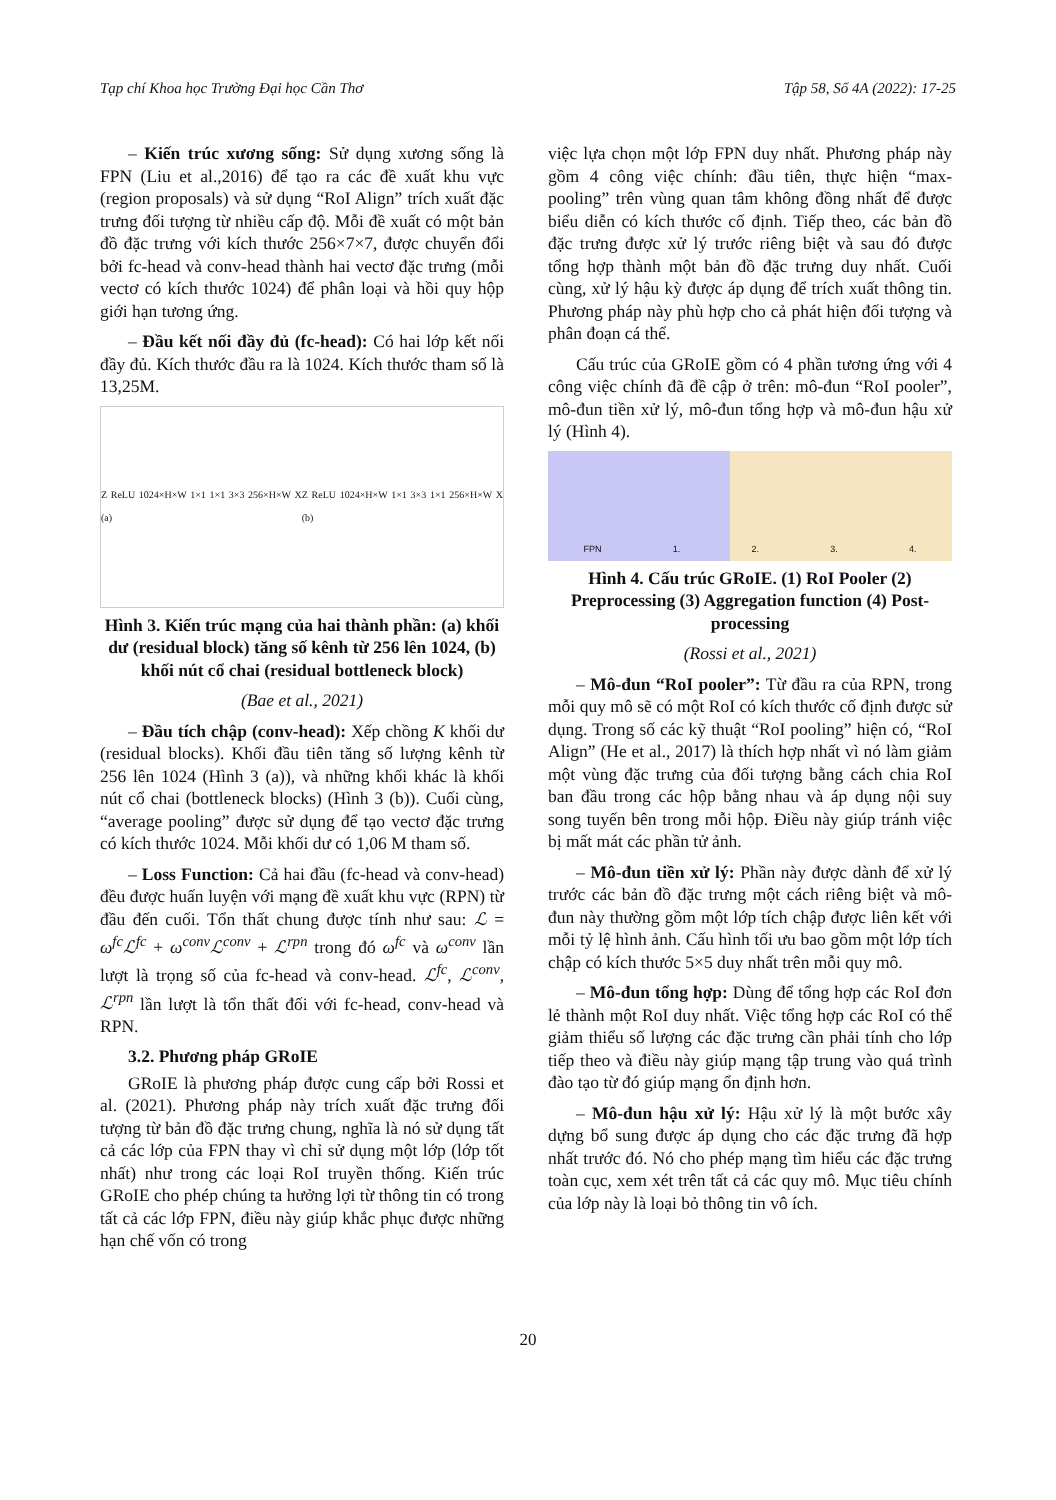Tạp chí Khoa học Trường Đại học Cần Thơ Tập 58, Số 4A (2022): 17-25
– Kiến trúc xương sống: Sử dụng xương sống là FPN (Liu et al.,2016) để tạo ra các đề xuất khu vực (region proposals) và sử dụng “RoI Align” trích xuất đặc trưng đối tượng từ nhiều cấp độ. Mỗi đề xuất có một bản đồ đặc trưng với kích thước 256×7×7, được chuyển đổi bởi fc-head và conv-head thành hai vectơ đặc trưng (mỗi vectơ có kích thước 1024) để phân loại và hồi quy hộp giới hạn tương ứng.
– Đầu kết nối đầy đủ (fc-head): Có hai lớp kết nối đầy đủ. Kích thước đầu ra là 1024. Kích thước tham số là 13,25M.
Z ReLU 1024×H×W 1×1 1×1 3×3 256×H×W X (a) Z ReLU 1024×H×W 1×1 3×3 1×1 256×H×W X (b)
Hình 3. Kiến trúc mạng của hai thành phần: (a) khối dư (residual block) tăng số kênh từ 256 lên 1024, (b) khối nút cổ chai (residual bottleneck block)
(Bae et al., 2021)
– Đầu tích chập (conv-head): Xếp chồng K khối dư (residual blocks). Khối đầu tiên tăng số lượng kênh từ 256 lên 1024 (Hình 3 (a)), và những khối khác là khối nút cổ chai (bottleneck blocks) (Hình 3 (b)). Cuối cùng, “average pooling” được sử dụng để tạo vectơ đặc trưng có kích thước 1024. Mỗi khối dư có 1,06 M tham số.
– Loss Function: Cả hai đầu (fc-head và conv-head) đều được huấn luyện với mạng đề xuất khu vực (RPN) từ đầu đến cuối. Tổn thất chung được tính như sau: ℒ = ω<sup>fc</sup>ℒ<sup>fc</sup> + ω<sup>conv</sup>ℒ<sup>conv</sup> + ℒ<sup>rpn</sup> trong đó ω<sup>fc</sup> và ω<sup>conv</sup> lần lượt là trọng số của fc-head và conv-head. ℒ<sup>fc</sup>, ℒ<sup>conv</sup>, ℒ<sup>rpn</sup> lần lượt là tổn thất đối với fc-head, conv-head và RPN.
3.2. Phương pháp GRoIE
GRoIE là phương pháp được cung cấp bởi Rossi et al. (2021). Phương pháp này trích xuất đặc trưng đối tượng từ bản đồ đặc trưng chung, nghĩa là nó sử dụng tất cả các lớp của FPN thay vì chỉ sử dụng một lớp (lớp tốt nhất) như trong các loại RoI truyền thống. Kiến trúc GRoIE cho phép chúng ta hưởng lợi từ thông tin có trong tất cả các lớp FPN, điều này giúp khắc phục được những hạn chế vốn có trong
việc lựa chọn một lớp FPN duy nhất. Phương pháp này gồm 4 công việc chính: đầu tiên, thực hiện “max-pooling” trên vùng quan tâm không đồng nhất để được biểu diễn có kích thước cố định. Tiếp theo, các bản đồ đặc trưng được xử lý trước riêng biệt và sau đó được tổng hợp thành một bản đồ đặc trưng duy nhất. Cuối cùng, xử lý hậu kỳ được áp dụng để trích xuất thông tin. Phương pháp này phù hợp cho cả phát hiện đối tượng và phân đoạn cá thể.
Cấu trúc của GRoIE gồm có 4 phần tương ứng với 4 công việc chính đã đề cập ở trên: mô-đun “RoI pooler”, mô-đun tiền xử lý, mô-đun tổng hợp và mô-đun hậu xử lý (Hình 4).
FPN 1. 2. 3. 4.
Hình 4. Cấu trúc GRoIE. (1) RoI Pooler (2) Preprocessing (3) Aggregation function (4) Post-processing
(Rossi et al., 2021)
– Mô-đun “RoI pooler”: Từ đầu ra của RPN, trong mỗi quy mô sẽ có một RoI có kích thước cố định được sử dụng. Trong số các kỹ thuật “RoI pooling” hiện có, “RoI Align” (He et al., 2017) là thích hợp nhất vì nó làm giảm một vùng đặc trưng của đối tượng bằng cách chia RoI ban đầu trong các hộp bằng nhau và áp dụng nội suy song tuyến bên trong mỗi hộp. Điều này giúp tránh việc bị mất mát các phần tử ảnh.
– Mô-đun tiền xử lý: Phần này được dành để xử lý trước các bản đồ đặc trưng một cách riêng biệt và mô-đun này thường gồm một lớp tích chập được liên kết với mỗi tỷ lệ hình ảnh. Cấu hình tối ưu bao gồm một lớp tích chập có kích thước 5×5 duy nhất trên mỗi quy mô.
– Mô-đun tổng hợp: Dùng để tổng hợp các RoI đơn lẻ thành một RoI duy nhất. Việc tổng hợp các RoI có thể giảm thiểu số lượng các đặc trưng cần phải tính cho lớp tiếp theo và điều này giúp mạng tập trung vào quá trình đào tạo từ đó giúp mạng ổn định hơn.
– Mô-đun hậu xử lý: Hậu xử lý là một bước xây dựng bổ sung được áp dụng cho các đặc trưng đã hợp nhất trước đó. Nó cho phép mạng tìm hiểu các đặc trưng toàn cục, xem xét trên tất cả các quy mô. Mục tiêu chính của lớp này là loại bỏ thông tin vô ích.
20